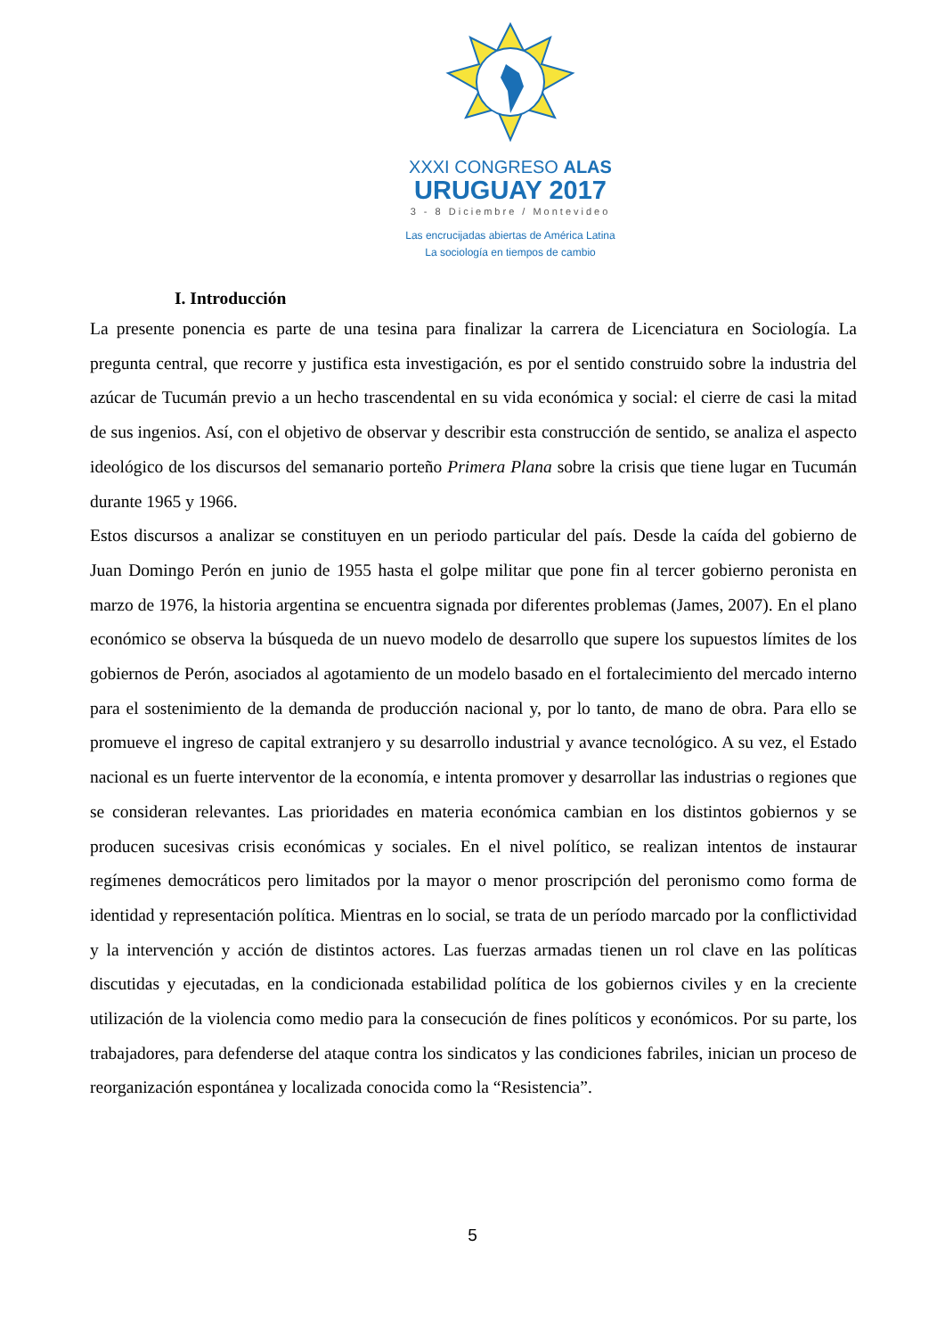XXXI CONGRESO ALAS
URUGUAY 2017
3 - 8 Diciembre / Montevideo
Las encrucijadas abiertas de América Latina
La sociología en tiempos de cambio
I. Introducción
La presente ponencia es parte de una tesina para finalizar la carrera de Licenciatura en Sociología. La pregunta central, que recorre y justifica esta investigación, es por el sentido construido sobre la industria del azúcar de Tucumán previo a un hecho trascendental en su vida económica y social: el cierre de casi la mitad de sus ingenios. Así, con el objetivo de observar y describir esta construcción de sentido, se analiza el aspecto ideológico de los discursos del semanario porteño Primera Plana sobre la crisis que tiene lugar en Tucumán durante 1965 y 1966.
Estos discursos a analizar se constituyen en un periodo particular del país. Desde la caída del gobierno de Juan Domingo Perón en junio de 1955 hasta el golpe militar que pone fin al tercer gobierno peronista en marzo de 1976, la historia argentina se encuentra signada por diferentes problemas (James, 2007). En el plano económico se observa la búsqueda de un nuevo modelo de desarrollo que supere los supuestos límites de los gobiernos de Perón, asociados al agotamiento de un modelo basado en el fortalecimiento del mercado interno para el sostenimiento de la demanda de producción nacional y, por lo tanto, de mano de obra. Para ello se promueve el ingreso de capital extranjero y su desarrollo industrial y avance tecnológico. A su vez, el Estado nacional es un fuerte interventor de la economía, e intenta promover y desarrollar las industrias o regiones que se consideran relevantes. Las prioridades en materia económica cambian en los distintos gobiernos y se producen sucesivas crisis económicas y sociales. En el nivel político, se realizan intentos de instaurar regímenes democráticos pero limitados por la mayor o menor proscripción del peronismo como forma de identidad y representación política. Mientras en lo social, se trata de un período marcado por la conflictividad y la intervención y acción de distintos actores. Las fuerzas armadas tienen un rol clave en las políticas discutidas y ejecutadas, en la condicionada estabilidad política de los gobiernos civiles y en la creciente utilización de la violencia como medio para la consecución de fines políticos y económicos. Por su parte, los trabajadores, para defenderse del ataque contra los sindicatos y las condiciones fabriles, inician un proceso de reorganización espontánea y localizada conocida como la “Resistencia”.
5